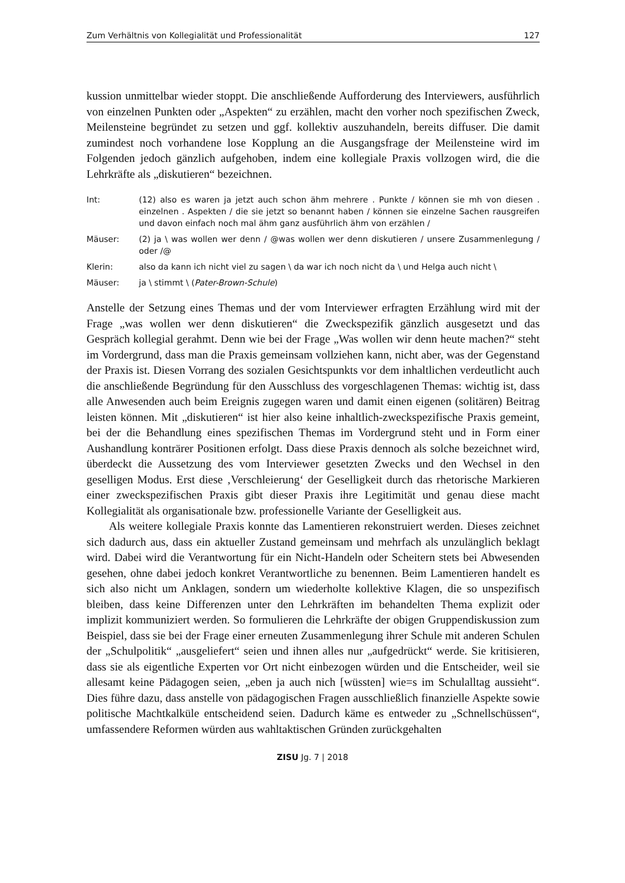Zum Verhältnis von Kollegialität und Professionalität 127
kussion unmittelbar wieder stoppt. Die anschließende Aufforderung des Interviewers, ausführlich von einzelnen Punkten oder „Aspekten“ zu erzählen, macht den vorher noch spezifischen Zweck, Meilensteine begründet zu setzen und ggf. kollektiv auszuhandeln, bereits diffuser. Die damit zumindest noch vorhandene lose Kopplung an die Ausgangsfrage der Meilensteine wird im Folgenden jedoch gänzlich aufgehoben, indem eine kollegiale Praxis vollzogen wird, die die Lehrkräfte als „diskutieren“ bezeichnen.
Int: (12) also es waren ja jetzt auch schon ähm mehrere . Punkte / können sie mh von diesen . einzelnen . Aspekten / die sie jetzt so benannt haben / können sie einzelne Sachen rausgreifen und davon einfach noch mal ähm ganz ausführlich ähm von erzählen /
Mäuser: (2) ja \ was wollen wer denn / @was wollen wer denn diskutieren / unsere Zusammenlegung / oder /@
Klerin: also da kann ich nicht viel zu sagen \ da war ich noch nicht da \ und Helga auch nicht \
Mäuser: ja \ stimmt \ (Pater-Brown-Schule)
Anstelle der Setzung eines Themas und der vom Interviewer erfragten Erzählung wird mit der Frage „was wollen wer denn diskutieren“ die Zweckspezifik gänzlich ausgesetzt und das Gespräch kollegial gerahmt. Denn wie bei der Frage „Was wollen wir denn heute machen?“ steht im Vordergrund, dass man die Praxis gemeinsam vollziehen kann, nicht aber, was der Gegenstand der Praxis ist. Diesen Vorrang des sozialen Gesichtspunkts vor dem inhaltlichen verdeutlicht auch die anschließende Begründung für den Ausschluss des vorgeschlagenen Themas: wichtig ist, dass alle Anwesenden auch beim Ereignis zugegen waren und damit einen eigenen (solitären) Beitrag leisten können. Mit „diskutieren“ ist hier also keine inhaltlich-zweckspezifische Praxis gemeint, bei der die Behandlung eines spezifischen Themas im Vordergrund steht und in Form einer Aushandlung konträrer Positionen erfolgt. Dass diese Praxis dennoch als solche bezeichnet wird, überdeckt die Aussetzung des vom Interviewer gesetzten Zwecks und den Wechsel in den geselligen Modus. Erst diese ‚Verschleierung‘ der Geselligkeit durch das rhetorische Markieren einer zweckspezifischen Praxis gibt dieser Praxis ihre Legitimität und genau diese macht Kollegialität als organisationale bzw. professionelle Variante der Geselligkeit aus.
Als weitere kollegiale Praxis konnte das Lamentieren rekonstruiert werden. Dieses zeichnet sich dadurch aus, dass ein aktueller Zustand gemeinsam und mehrfach als unzulänglich beklagt wird. Dabei wird die Verantwortung für ein Nicht-Handeln oder Scheitern stets bei Abwesenden gesehen, ohne dabei jedoch konkret Verantwortliche zu benennen. Beim Lamentieren handelt es sich also nicht um Anklagen, sondern um wiederholte kollektive Klagen, die so unspezifisch bleiben, dass keine Differenzen unter den Lehrkräften im behandelten Thema explizit oder implizit kommuniziert werden. So formulieren die Lehrkräfte der obigen Gruppendiskussion zum Beispiel, dass sie bei der Frage einer erneuten Zusammenlegung ihrer Schule mit anderen Schulen der „Schulpolitik“ „ausgeliefert“ seien und ihnen alles nur „aufgedrückt“ werde. Sie kritisieren, dass sie als eigentliche Experten vor Ort nicht einbezogen würden und die Entscheider, weil sie allesamt keine Pädagogen seien, „eben ja auch nich [wüssten] wie=s im Schulalltag aussieht“. Dies führe dazu, dass anstelle von pädagogischen Fragen ausschließlich finanzielle Aspekte sowie politische Machtkalküle entscheidend seien. Dadurch käme es entweder zu „Schnellschüssen“, umfassendere Reformen würden aus wahltaktischen Gründen zurückgehalten
ZISU Jg. 7 | 2018